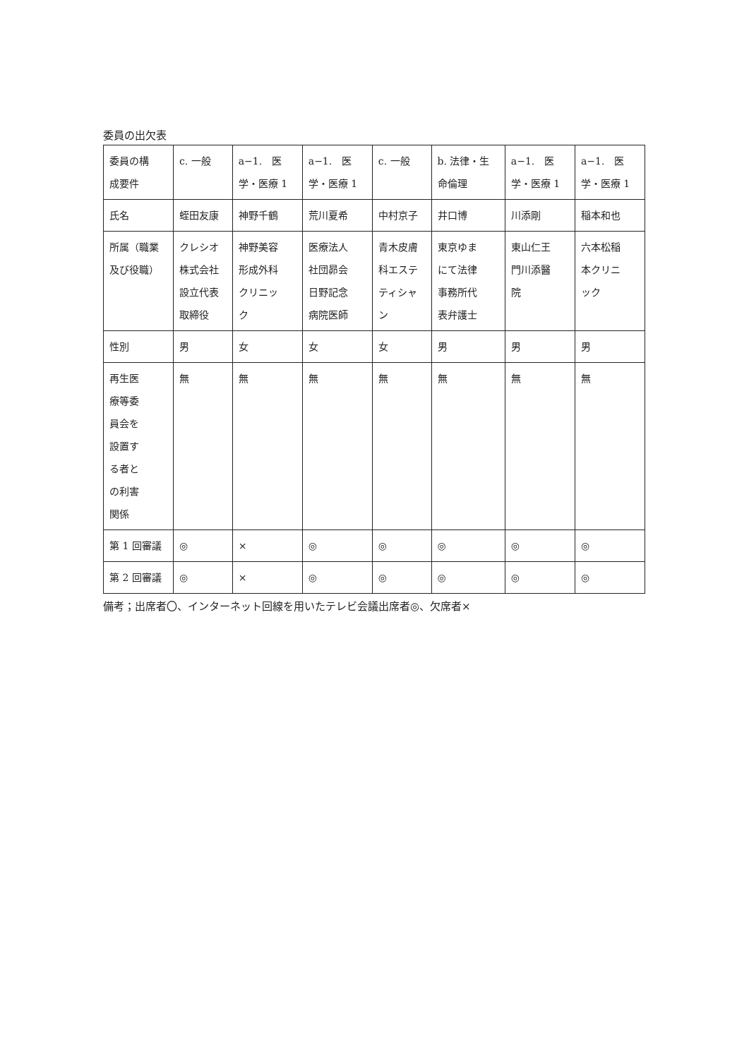委員の出欠表
| 委員の構 成要件 | c. 一般 | a−1. 医 学・医療 1 | a−1. 医 学・医療 1 | c. 一般 | b. 法律・生 命倫理 | a−1. 医 学・医療 1 | a−1. 医 学・医療 1 |
| 氏名 | 蛭田友康 | 神野千鶴 | 荒川夏希 | 中村京子 | 井口博 | 川添剛 | 稲本和也 |
| 所属（職業 及び役職） | クレシオ 株式会社 設立代表 取締役 | 神野美容 形成外科 クリニッ ク | 医療法人 社団昴会 日野記念 病院医師 | 青木皮膚 科エステ ティシャ ン | 東京ゆま にて法律 事務所代 表弁護士 | 東山仁王 門川添醫 院 | 六本松稲 本クリニ ック |
| 性別 | 男 | 女 | 女 | 女 | 男 | 男 | 男 |
| 再生医 療等委 員会を 設置す る者と の利害 関係 | 無 | 無 | 無 | 無 | 無 | 無 | 無 |
| 第 1 回審議 | ◎ | × | ◎ | ◎ | ◎ | ◎ | ◎ |
| 第 2 回審議 | ◎ | × | ◎ | ◎ | ◎ | ◎ | ◎ |
備考；出席者〇、インターネット回線を用いたテレビ会議出席者◎、欠席者×